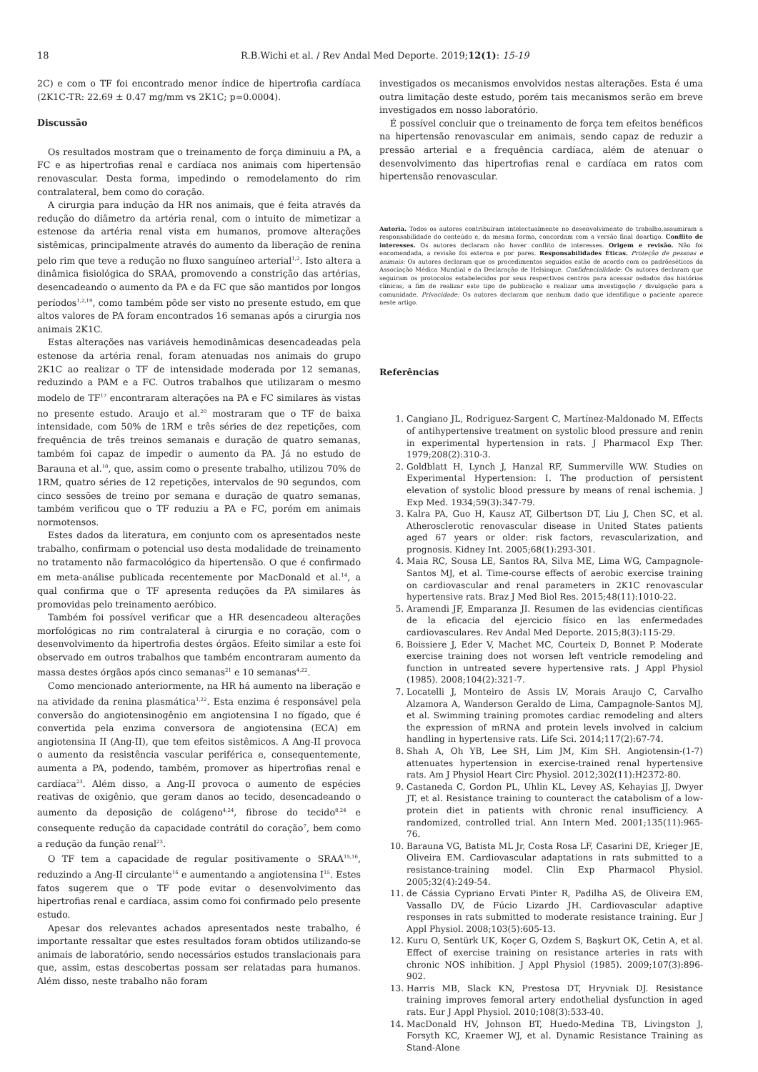18
R.B.Wichi et al. / Rev Andal Med Deporte. 2019;12(1): 15-19
2C) e com o TF foi encontrado menor índice de hipertrofia cardíaca (2K1C-TR: 22.69 ± 0.47 mg/mm vs 2K1C; p=0.0004).
Discussão
Os resultados mostram que o treinamento de força diminuiu a PA, a FC e as hipertrofias renal e cardíaca nos animais com hipertensão renovascular. Desta forma, impedindo o remodelamento do rim contralateral, bem como do coração.
A cirurgia para indução da HR nos animais, que é feita através da redução do diâmetro da artéria renal, com o intuito de mimetizar a estenose da artéria renal vista em humanos, promove alterações sistêmicas, principalmente através do aumento da liberação de renina pelo rim que teve a redução no fluxo sanguíneo arterial<sup>1,2</sup>. Isto altera a dinâmica fisiológica do SRAA, promovendo a constrição das artérias, desencadeando o aumento da PA e da FC que são mantidos por longos períodos<sup>1,2,19</sup>, como também pôde ser visto no presente estudo, em que altos valores de PA foram encontrados 16 semanas após a cirurgia nos animais 2K1C.
Estas alterações nas variáveis hemodinâmicas desencadeadas pela estenose da artéria renal, foram atenuadas nos animais do grupo 2K1C ao realizar o TF de intensidade moderada por 12 semanas, reduzindo a PAM e a FC. Outros trabalhos que utilizaram o mesmo modelo de TF<sup>17</sup> encontraram alterações na PA e FC similares às vistas no presente estudo. Araujo et al.<sup>20</sup> mostraram que o TF de baixa intensidade, com 50% de 1RM e três séries de dez repetições, com frequência de três treinos semanais e duração de quatro semanas, também foi capaz de impedir o aumento da PA. Já no estudo de Barauna et al.<sup>10</sup>, que, assim como o presente trabalho, utilizou 70% de 1RM, quatro séries de 12 repetições, intervalos de 90 segundos, com cinco sessões de treino por semana e duração de quatro semanas, também verificou que o TF reduziu a PA e FC, porém em animais normotensos.
Estes dados da literatura, em conjunto com os apresentados neste trabalho, confirmam o potencial uso desta modalidade de treinamento no tratamento não farmacológico da hipertensão. O que é confirmado em meta-análise publicada recentemente por MacDonald et al.<sup>14</sup>, a qual confirma que o TF apresenta reduções da PA similares às promovidas pelo treinamento aeróbico.
Também foi possível verificar que a HR desencadeou alterações morfológicas no rim contralateral à cirurgia e no coração, com o desenvolvimento da hipertrofia destes órgãos. Efeito similar a este foi observado em outros trabalhos que também encontraram aumento da massa destes órgãos após cinco semanas<sup>21</sup> e 10 semanas<sup>4,22</sup>.
Como mencionado anteriormente, na HR há aumento na liberação e na atividade da renina plasmática<sup>1,22</sup>. Esta enzima é responsável pela conversão do angiotensinogênio em angiotensina I no fígado, que é convertida pela enzima conversora de angiotensina (ECA) em angiotensina II (Ang-II), que tem efeitos sistêmicos. A Ang-II provoca o aumento da resistência vascular periférica e, consequentemente, aumenta a PA, podendo, também, promover as hipertrofias renal e cardíaca<sup>23</sup>. Além disso, a Ang-II provoca o aumento de espécies reativas de oxigênio, que geram danos ao tecido, desencadeando o aumento da deposição de colágeno<sup>4,24</sup>, fibrose do tecido<sup>8,24</sup> e consequente redução da capacidade contrátil do coração<sup>7</sup>, bem como a redução da função renal<sup>23</sup>.
O TF tem a capacidade de regular positivamente o SRAA<sup>15,16</sup>, reduzindo a Ang-II circulante<sup>16</sup> e aumentando a angiotensina I<sup>15</sup>. Estes fatos sugerem que o TF pode evitar o desenvolvimento das hipertrofias renal e cardíaca, assim como foi confirmado pelo presente estudo.
Apesar dos relevantes achados apresentados neste trabalho, é importante ressaltar que estes resultados foram obtidos utilizando-se animais de laboratório, sendo necessários estudos translacionais para que, assim, estas descobertas possam ser relatadas para humanos. Além disso, neste trabalho não foram
investigados os mecanismos envolvidos nestas alterações. Esta é uma outra limitação deste estudo, porém tais mecanismos serão em breve investigados em nosso laboratório.
É possível concluir que o treinamento de força tem efeitos benéficos na hipertensão renovascular em animais, sendo capaz de reduzir a pressão arterial e a frequência cardíaca, além de atenuar o desenvolvimento das hipertrofias renal e cardíaca em ratos com hipertensão renovascular.
Autoria. Todos os autores contribuíram intelectualmente no desenvolvimento do trabalho,assumiram a responsabilidade do conteúdo e, da mesma forma, concordam com a versão final doartigo. Conflito de interesses. Os autores declaram não haver conflito de interesses. Origem e revisão. Não foi encomendada, a revisão foi externa e por pares. Responsabilidades Éticas. Proteção de pessoas e animais: Os autores declaram que os procedimentos seguidos estão de acordo com os padrõeséticos da Associação Médica Mundial e da Declaração de Helsinque. Confidencialidade: Os autores declaram que seguiram os protocolos estabelecidos por seus respectivos centros para acessar osdados das histórias clínicas, a fim de realizar este tipo de publicação e realizar uma investigação / divulgação para a comunidade. Privacidade: Os autores declaram que nenhum dado que identifique o paciente aparece neste artigo.
Referências
1. Cangiano JL, Rodriguez-Sargent C, Martínez-Maldonado M. Effects of antihypertensive treatment on systolic blood pressure and renin in experimental hypertension in rats. J Pharmacol Exp Ther. 1979;208(2):310-3.
2. Goldblatt H, Lynch J, Hanzal RF, Summerville WW. Studies on Experimental Hypertension: I. The production of persistent elevation of systolic blood pressure by means of renal ischemia. J Exp Med. 1934;59(3):347-79.
3. Kalra PA, Guo H, Kausz AT, Gilbertson DT, Liu J, Chen SC, et al. Atherosclerotic renovascular disease in United States patients aged 67 years or older: risk factors, revascularization, and prognosis. Kidney Int. 2005;68(1):293-301.
4. Maia RC, Sousa LE, Santos RA, Silva ME, Lima WG, Campagnole-Santos MJ, et al. Time-course effects of aerobic exercise training on cardiovascular and renal parameters in 2K1C renovascular hypertensive rats. Braz J Med Biol Res. 2015;48(11):1010-22.
5. Aramendi JF, Emparanza JI. Resumen de las evidencias científicas de la eficacia del ejercicio físico en las enfermedades cardiovasculares. Rev Andal Med Deporte. 2015;8(3):115-29.
6. Boissiere J, Eder V, Machet MC, Courteix D, Bonnet P. Moderate exercise training does not worsen left ventricle remodeling and function in untreated severe hypertensive rats. J Appl Physiol (1985). 2008;104(2):321-7.
7. Locatelli J, Monteiro de Assis LV, Morais Araujo C, Carvalho Alzamora A, Wanderson Geraldo de Lima, Campagnole-Santos MJ, et al. Swimming training promotes cardiac remodeling and alters the expression of mRNA and protein levels involved in calcium handling in hypertensive rats. Life Sci. 2014;117(2):67-74.
8. Shah A, Oh YB, Lee SH, Lim JM, Kim SH. Angiotensin-(1-7) attenuates hypertension in exercise-trained renal hypertensive rats. Am J Physiol Heart Circ Physiol. 2012;302(11):H2372-80.
9. Castaneda C, Gordon PL, Uhlin KL, Levey AS, Kehayias JJ, Dwyer JT, et al. Resistance training to counteract the catabolism of a low-protein diet in patients with chronic renal insufficiency. A randomized, controlled trial. Ann Intern Med. 2001;135(11):965-76.
10. Barauna VG, Batista ML Jr, Costa Rosa LF, Casarini DE, Krieger JE, Oliveira EM. Cardiovascular adaptations in rats submitted to a resistance-training model. Clin Exp Pharmacol Physiol. 2005;32(4):249-54.
11. de Cássia Cypriano Ervati Pinter R, Padilha AS, de Oliveira EM, Vassallo DV, de Fúcio Lizardo JH. Cardiovascular adaptive responses in rats submitted to moderate resistance training. Eur J Appl Physiol. 2008;103(5):605-13.
12. Kuru O, Sentürk UK, Koçer G, Ozdem S, Başkurt OK, Cetin A, et al. Effect of exercise training on resistance arteries in rats with chronic NOS inhibition. J Appl Physiol (1985). 2009;107(3):896-902.
13. Harris MB, Slack KN, Prestosa DT, Hryvniak DJ. Resistance training improves femoral artery endothelial dysfunction in aged rats. Eur J Appl Physiol. 2010;108(3):533-40.
14. MacDonald HV, Johnson BT, Huedo-Medina TB, Livingston J, Forsyth KC, Kraemer WJ, et al. Dynamic Resistance Training as Stand-Alone